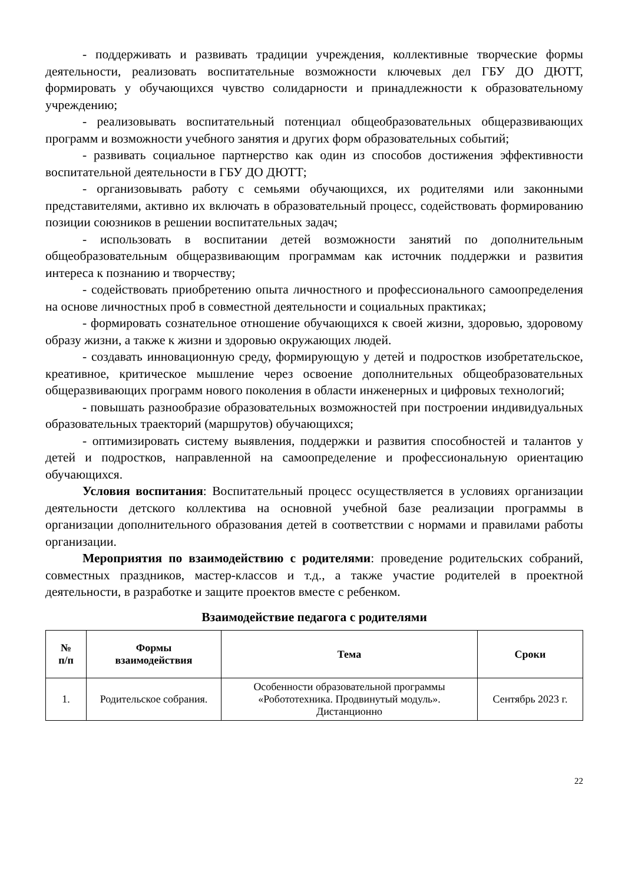- поддерживать и развивать традиции учреждения, коллективные творческие формы деятельности, реализовать воспитательные возможности ключевых дел ГБУ ДО ДЮТТ, формировать у обучающихся чувство солидарности и принадлежности к образовательному учреждению;
- реализовывать воспитательный потенциал общеобразовательных общеразвивающих программ и возможности учебного занятия и других форм образовательных событий;
- развивать социальное партнерство как один из способов достижения эффективности воспитательной деятельности в ГБУ ДО ДЮТТ;
- организовывать работу с семьями обучающихся, их родителями или законными представителями, активно их включать в образовательный процесс, содействовать формированию позиции союзников в решении воспитательных задач;
- использовать в воспитании детей возможности занятий по дополнительным общеобразовательным общеразвивающим программам как источник поддержки и развития интереса к познанию и творчеству;
- содействовать приобретению опыта личностного и профессионального самоопределения на основе личностных проб в совместной деятельности и социальных практиках;
- формировать сознательное отношение обучающихся к своей жизни, здоровью, здоровому образу жизни, а также к жизни и здоровью окружающих людей.
- создавать инновационную среду, формирующую у детей и подростков изобретательское, креативное, критическое мышление через освоение дополнительных общеобразовательных общеразвивающих программ нового поколения в области инженерных и цифровых технологий;
- повышать разнообразие образовательных возможностей при построении индивидуальных образовательных траекторий (маршрутов) обучающихся;
- оптимизировать систему выявления, поддержки и развития способностей и талантов у детей и подростков, направленной на самоопределение и профессиональную ориентацию обучающихся.
Условия воспитания: Воспитательный процесс осуществляется в условиях организации деятельности детского коллектива на основной учебной базе реализации программы в организации дополнительного образования детей в соответствии с нормами и правилами работы организации.
Мероприятия по взаимодействию с родителями: проведение родительских собраний, совместных праздников, мастер-классов и т.д., а также участие родителей в проектной деятельности, в разработке и защите проектов вместе с ребенком.
Взаимодействие педагога с родителями
| № п/п | Формы взаимодействия | Тема | Сроки |
| --- | --- | --- | --- |
| 1. | Родительское собрания. | Особенности образовательной программы «Робототехника. Продвинутый модуль». Дистанционно | Сентябрь 2023 г. |
22